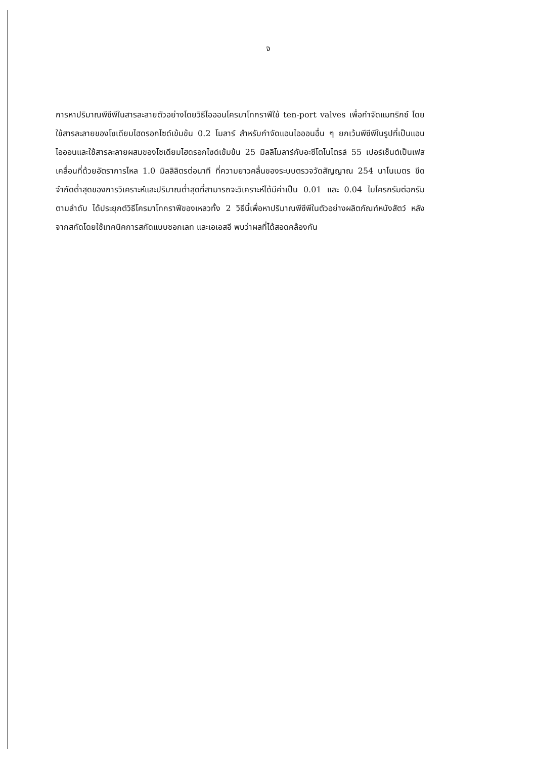จ
การหาปริมาณพีซีพีในสารละลายตัวอย่างโดยวิธีไอออนโครมาโทกราฟีใช้ ten-port valves เพื่อกำจัดแมทริกซ์ โดยใช้สารละลายของโซเดียมไฮดรอกไซด์เข้มข้น 0.2 โมลาร์ สำหรับกำจัดแอนไอออนอื่น ๆ ยกเว้นพีซีพีในรูปที่เป็นแอนไอออนและใช้สารละลายผสมของโซเดียมไฮดรอกไซด์เข้มข้น 25 มิลลิโมลาร์กับอะซีโตไนไตรล์ 55 เปอร์เซ็นต์เป็นเฟสเคลื่อนที่ด้วยอัตราการไหล 1.0 มิลลิลิตรต่อนาที ที่ความยาวคลื่นของระบบตรวจวัดสัญญาณ 254 นาโนเมตร ขีดจำกัดต่ำสุดของการวิเคราะห์และปริมาณต่ำสุดที่สามารถจะวิเคราะห์ได้มีค่าเป็น 0.01 และ 0.04 ไมโครกรัมต่อกรัม ตามลำดับ ได้ประยุกต์วิธีโครมาโทกราฟีของเหลวทั้ง 2 วิธีนี้เพื่อหาปริมาณพีซีพีในตัวอย่างผลิตภัณฑ์หนังสัตว์ หลังจากสกัดโดยใช้เทคนิคการสกัดแบบซอกเลท และเอเอสอี พบว่าผลที่ได้สอดคล้องกัน